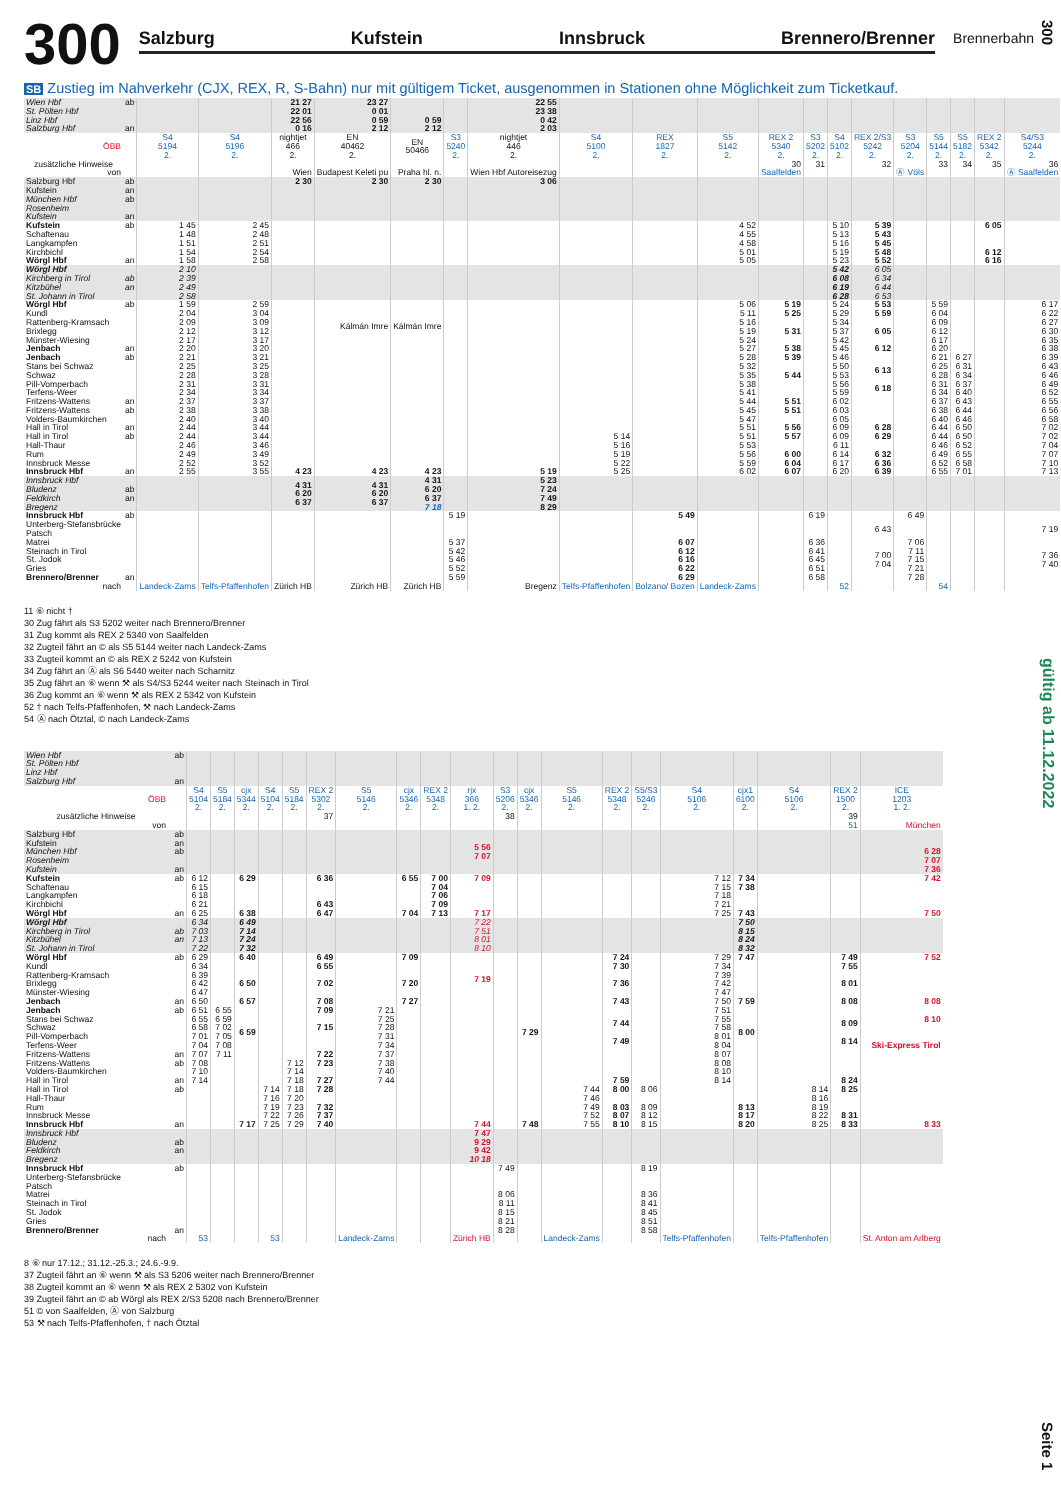300
Salzburg Kufstein Innsbruck Brennero/Brenner
Brennerbahn
SB Zustieg im Nahverkehr (CJX, REX, R, S-Bahn) nur mit gültigem Ticket, ausgenommen in Stationen ohne Möglichkeit zum Ticketkauf.
| Wien Hbf St. Pölten Hbf Linz Hbf Salzburg Hbf | ab an | | | 21 27 22 01 22 56 0 16 | 23 27 0 01 0 59 2 12 | 0 59 2 12 | | 22 55 23 38 0 42 2 03 | | | | | | | | | | | | |
| ÖBB | | S4 5194 2. | S4 5196 2. | nightjet 466 2. | EN 40462 2. | EN 50466 | S3 5240 2. | nightjet 446 2. | S4 5100 2. | REX 1827 2. | S5 5142 2. | REX 2 5340 2. | S3 5202 2. | S4 5102 2. | REX 2/S3 5242 2. | S3 5204 2. | S5 5144 2. | S5 5182 2. | REX 2 5342 2. | S4/S3 5244 2. |
| zusätzliche Hinweise | | | | | | | | | | | | 30 | 31 | | 32 | | 33 | 34 | 35 | 36 |
| von | | | | Wien | Budapest Keleti pu | Praha hl. n. | | Wien Hbf Autoreisezug | | | | Saalfelden | | | | Ⓐ Völs | | | | Ⓐ Saalfelden |
| Salzburg Hbf | ab | | | 2 30 | 2 30 | 2 30 | | 3 06 | | | | | | | | | | | | |
| Kufstein München Hbf Rosenheim Kufstein | an ab an | | | | | | | | | | | | | | | | | | | |
| Kufstein Schaftenau Langkampfen Kirchbichl Wörgl Hbf | ab an | 1 45 1 48 1 51 1 54 1 58 | 2 45 2 48 2 51 2 54 2 58 | | | | | | | | 4 52 4 55 4 58 5 01 5 05 | | | 5 10 5 13 5 16 5 19 5 23 | 5 39 5 43 5 45 5 48 5 52 | | | | 6 05 6 12 6 16 | |
| Wörgl Hbf Kirchberg in Tirol Kitzbühel St. Johann in Tirol | ab an | 2 10 2 39 2 49 2 58 | | | | | | | | | | | | 5 42 6 08 6 19 6 28 | 6 05 6 34 6 44 6 53 | | | | | |
| Wörgl Hbf Kundl Rattenberg-Kramsach Brixlegg Münster-Wiesing Jenbach | ab an | 1 59 2 04 2 09 2 12 2 17 2 20 | 2 59 3 04 3 09 3 12 3 17 3 20 | | Kálmán Imre | Kálmán Imre | | | | | 5 06 5 11 5 16 5 19 5 24 5 27 | 5 19 5 25 5 31 5 38 | | 5 24 5 29 5 34 5 37 5 42 5 45 | 5 53 5 59 6 05 6 12 | | 5 59 6 04 6 09 6 12 6 17 6 20 | | | 6 17 6 22 6 27 6 30 6 35 6 38 |
| Jenbach Stans bei Schwaz Schwaz Pill-Vomperbach Terfens-Weer Fritzens-Wattens | ab an | 2 21 2 25 2 28 2 31 2 34 2 37 | 3 21 3 25 3 28 3 31 3 34 3 37 | | | | | | | | 5 28 5 32 5 35 5 38 5 41 5 44 | 5 39 5 44 5 51 | | 5 46 5 50 5 53 5 56 5 59 6 02 | 6 13 6 18 | | 6 21 6 25 6 28 6 31 6 34 6 37 | 6 27 6 31 6 34 6 37 6 40 6 43 | | 6 39 6 43 6 46 6 49 6 52 6 55 |
| Fritzens-Wattens Volders-Baumkirchen Hall in Tirol | ab an | 2 38 2 40 2 44 | 3 38 3 40 3 44 | | | | | | | | 5 45 5 47 5 51 | 5 51 5 56 | | 6 03 6 05 6 09 | 6 28 | | 6 38 6 40 6 44 | 6 44 6 46 6 50 | | 6 56 6 58 7 02 |
| Hall in Tirol Hall-Thaur Rum Innsbruck Messe Innsbruck Hbf | ab an | 2 44 2 46 2 49 2 52 2 55 | 3 44 3 46 3 49 3 52 3 55 | 4 23 | 4 23 | 4 23 | | 5 19 | 5 14 5 16 5 19 5 22 5 25 | | 5 51 5 53 5 56 5 59 6 02 | 5 57 6 00 6 04 6 07 | | 6 09 6 11 6 14 6 17 6 20 | 6 29 6 32 6 36 6 39 | | 6 44 6 46 6 49 6 52 6 55 | 6 50 6 52 6 55 6 58 7 01 | | 7 02 7 04 7 07 7 10 7 13 |
| Innsbruck Hbf Bludenz Feldkirch Bregenz | ab an | | | 4 31 6 20 6 37 | 4 31 6 20 6 37 | 4 31 6 20 6 37 7 18 | | 5 23 7 24 7 49 8 29 | | | | | | | | | | | | |
| Innsbruck Hbf Unterberg-Stefansbrücke Patsch Matrei Steinach in Tirol St. Jodok Gries Brennero/Brenner | ab an | | | | | | 5 19 5 37 5 42 5 46 5 52 5 59 | | | 5 49 6 07 6 12 6 16 6 22 6 29 | | | 6 19 6 36 6 41 6 45 6 51 6 58 | | 6 43 7 00 7 04 | 6 49 7 06 7 11 7 15 7 21 7 28 | | | | 7 19 7 36 7 40 |
| nach | | Landeck-Zams | Telfs-Pfaffenhofen | Zürich HB | Zürich HB | Zürich HB | | Bregenz | Telfs-Pfaffenhofen | Bolzano/ Bozen | Landeck-Zams | | | 52 | | | 54 | | | |
11 ⑥ nicht †
30 Zug fährt als S3 5202 weiter nach Brennero/Brenner
31 Zug kommt als REX 2 5340 von Saalfelden
32 Zugteil fährt an © als S5 5144 weiter nach Landeck-Zams
33 Zugteil kommt an © als REX 2 5242 von Kufstein
34 Zug fährt an Ⓐ als S6 5440 weiter nach Scharnitz
35 Zug fährt an ⑥ wenn ⚒ als S4/S3 5244 weiter nach Steinach in Tirol
36 Zug kommt an ⑥ wenn ⚒ als REX 2 5342 von Kufstein
52 † nach Telfs-Pfaffenhofen, ⚒ nach Landeck-Zams
54 Ⓐ nach Ötztal, © nach Landeck-Zams
| Wien Hbf St. Pölten Hbf Linz Hbf Salzburg Hbf | ab an | | | | | | | | | | | | | | | | | | | | |
| ÖBB | | S4 5104 2. | S5 5184 2. | cjx 5344 2. | S4 5104 2. | S5 5184 2. | REX 2 5302 2. | S5 5146 2. | cjx 5346 2. | REX 2 5348 2. | rjx 366 1. 2. | S3 5206 2. | cjx 5346 2. | S5 5146 2. | REX 2 5348 2. | S5/S3 5246 2. | S4 5106 2. | cjx1 6100 2. | S4 5106 2. | REX 2 1500 2. | ICE 1203 1. 2. |
| zusätzliche Hinweise | | | | | | | 37 | | | | | 38 | | | | | | | | 39 | |
| von | | | | | | | | | | | | | | | | | | | | 51 | München |
| Salzburg Hbf Kufstein München Hbf Rosenheim Kufstein | ab an ab an | | | | | | | | | | 5 56 7 07 | | | | | | | | | | 6 28 7 07 7 36 |
| Kufstein Schaftenau Langkampfen Kirchbichl Wörgl Hbf | ab an | 6 12 6 15 6 18 6 21 6 25 | | 6 29 6 38 | | | 6 36 6 43 6 47 | | 6 55 7 04 | 7 00 7 04 7 06 7 09 7 13 | 7 09 7 17 | | | | | | 7 12 7 15 7 18 7 21 7 25 | 7 34 7 38 7 43 | | | 7 42 7 50 |
| Wörgl Hbf Kirchberg in Tirol Kitzbühel St. Johann in Tirol | ab an | 6 34 7 03 7 13 7 22 | | 6 49 7 14 7 24 7 32 | | | | | | | 7 22 7 51 8 01 8 10 | | | | | | | 7 50 8 15 8 24 8 32 | | | |
| Wörgl Hbf Kundl Rattenberg-Kramsach Brixlegg Münster-Wiesing Jenbach | ab an | 6 29 6 34 6 39 6 42 6 47 6 50 | | 6 40 6 50 6 57 | | | 6 49 6 55 7 02 7 08 | | 7 09 7 20 7 27 | | 7 19 | | | | 7 24 7 30 7 36 7 43 | | 7 29 7 34 7 39 7 42 7 47 7 50 | 7 47 7 59 | | 7 49 7 55 8 01 8 08 | 7 52 8 08 |
| Jenbach Stans bei Schwaz Schwaz Pill-Vomperbach Terfens-Weer Fritzens-Wattens | ab an | 6 51 6 55 6 58 7 01 7 04 7 07 | 6 55 6 59 7 02 7 05 7 08 7 11 | 6 59 | | | 7 09 7 15 7 22 | 7 21 7 25 7 28 7 31 7 34 7 37 | | | | | 7 29 | | 7 44 7 49 | | 7 51 7 55 7 58 8 01 8 04 8 07 | 8 00 | | 8 09 8 14 | 8 10 Ski-Express Tirol |
| Fritzens-Wattens Volders-Baumkirchen Hall in Tirol | ab an | 7 08 7 10 7 14 | | | | 7 12 7 14 7 18 | 7 23 7 27 | 7 38 7 40 7 44 | | | | | | | 7 59 | | 8 08 8 10 8 14 | | | 8 24 | |
| Hall in Tirol Hall-Thaur Rum Innsbruck Messe Innsbruck Hbf | ab an | | | 7 17 | 7 14 7 16 7 19 7 22 7 25 | 7 18 7 20 7 23 7 26 7 29 | 7 28 7 32 7 37 7 40 | | | | 7 44 | | 7 48 | 7 44 7 46 7 49 7 52 7 55 | 8 00 8 03 8 07 8 10 | 8 06 8 09 8 12 8 15 | | 8 13 8 17 8 20 | 8 14 8 16 8 19 8 22 8 25 | 8 25 8 31 8 33 | 8 33 |
| Innsbruck Hbf Bludenz Feldkirch Bregenz | ab an | | | | | | | | | | 7 47 9 29 9 42 10 18 | | | | | | | | | | |
| Innsbruck Hbf Unterberg-Stefansbrücke Patsch Matrei Steinach in Tirol St. Jodok Gries Brennero/Brenner | ab an | | | | | | | | | | | 7 49 8 06 8 11 8 15 8 21 8 28 | | | | 8 19 8 36 8 41 8 45 8 51 8 58 | | | | | |
| nach | | 53 | | | 53 | | | Landeck-Zams | | | Zürich HB | | | Landeck-Zams | | | Telfs-Pfaffenhofen | | Telfs-Pfaffenhofen | | St. Anton am Arlberg |
8 ⑥ nur 17.12.; 31.12.-25.3.; 24.6.-9.9.
37 Zugteil fährt an ⑥ wenn ⚒ als S3 5206 weiter nach Brennero/Brenner
38 Zugteil kommt an ⑥ wenn ⚒ als REX 2 5302 von Kufstein
39 Zugteil fährt an © ab Wörgl als REX 2/S3 5208 nach Brennero/Brenner
51 © von Saalfelden, Ⓐ von Salzburg
53 ⚒ nach Telfs-Pfaffenhofen, † nach Ötztal
300
gültig ab 11.12.2022
Seite 1